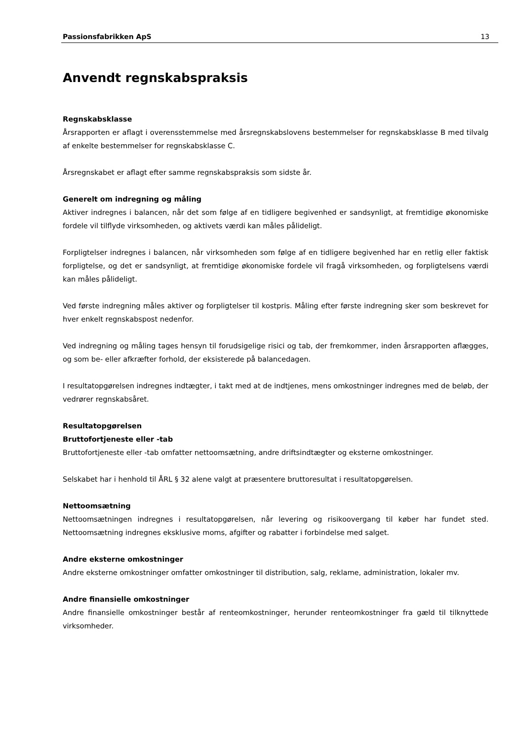Passionsfabrikken ApS 13
Anvendt regnskabspraksis
Regnskabsklasse
Årsrapporten er aflagt i overensstemmelse med årsregnskabslovens bestemmelser for regnskabsklasse B med tilvalg af enkelte bestemmelser for regnskabsklasse C.
Årsregnskabet er aflagt efter samme regnskabspraksis som sidste år.
Generelt om indregning og måling
Aktiver indregnes i balancen, når det som følge af en tidligere begivenhed er sandsynligt, at fremtidige økonomiske fordele vil tilflyde virksomheden, og aktivets værdi kan måles pålideligt.
Forpligtelser indregnes i balancen, når virksomheden som følge af en tidligere begivenhed har en retlig eller faktisk forpligtelse, og det er sandsynligt, at fremtidige økonomiske fordele vil fragå virksomheden, og forpligtelsens værdi kan måles pålideligt.
Ved første indregning måles aktiver og forpligtelser til kostpris. Måling efter første indregning sker som beskrevet for hver enkelt regnskabspost nedenfor.
Ved indregning og måling tages hensyn til forudsigelige risici og tab, der fremkommer, inden årsrapporten aflægges, og som be- eller afkræfter forhold, der eksisterede på balancedagen.
I resultatopgørelsen indregnes indtægter, i takt med at de indtjenes, mens omkostninger indregnes med de beløb, der vedrører regnskabsåret.
Resultatopgørelsen
Bruttofortjeneste eller -tab
Bruttofortjeneste eller -tab omfatter nettoomsætning, andre driftsindtægter og eksterne omkostninger.
Selskabet har i henhold til ÅRL § 32 alene valgt at præsentere bruttoresultat i resultatopgørelsen.
Nettoomsætning
Nettoomsætningen indregnes i resultatopgørelsen, når levering og risikoovergang til køber har fundet sted. Nettoomsætning indregnes eksklusive moms, afgifter og rabatter i forbindelse med salget.
Andre eksterne omkostninger
Andre eksterne omkostninger omfatter omkostninger til distribution, salg, reklame, administration, lokaler mv.
Andre finansielle omkostninger
Andre finansielle omkostninger består af renteomkostninger, herunder renteomkostninger fra gæld til tilknyttede virksomheder.